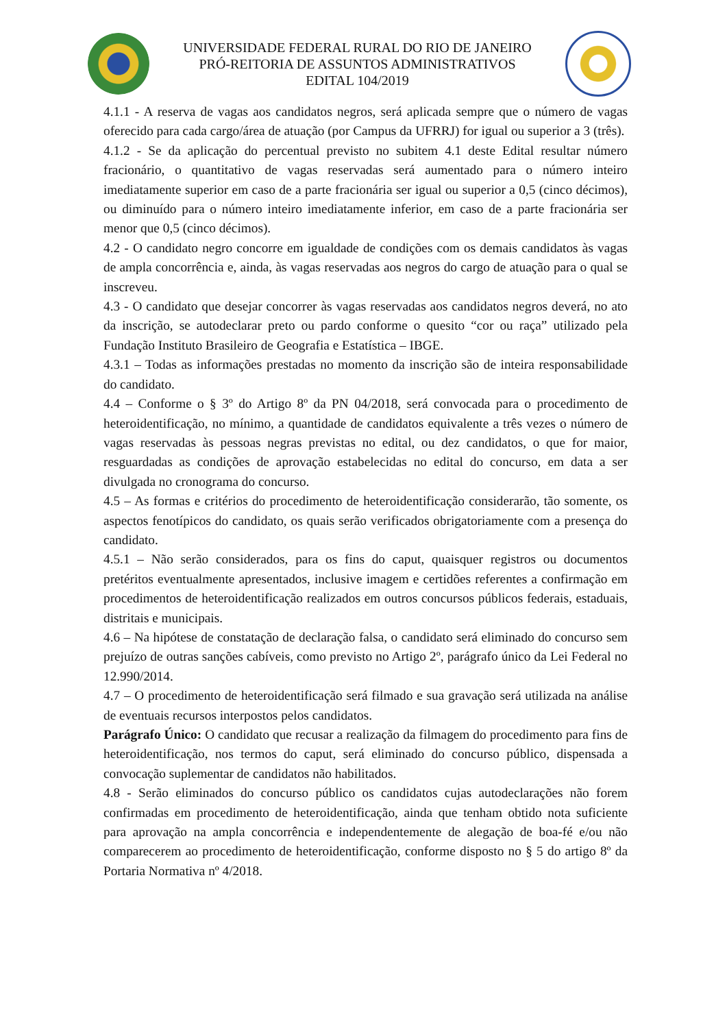UNIVERSIDADE FEDERAL RURAL DO RIO DE JANEIRO
PRÓ-REITORIA DE ASSUNTOS ADMINISTRATIVOS
EDITAL 104/2019
4.1.1 - A reserva de vagas aos candidatos negros, será aplicada sempre que o número de vagas oferecido para cada cargo/área de atuação (por Campus da UFRRJ) for igual ou superior a 3 (três).
4.1.2 - Se da aplicação do percentual previsto no subitem 4.1 deste Edital resultar número fracionário, o quantitativo de vagas reservadas será aumentado para o número inteiro imediatamente superior em caso de a parte fracionária ser igual ou superior a 0,5 (cinco décimos), ou diminuído para o número inteiro imediatamente inferior, em caso de a parte fracionária ser menor que 0,5 (cinco décimos).
4.2 - O candidato negro concorre em igualdade de condições com os demais candidatos às vagas de ampla concorrência e, ainda, às vagas reservadas aos negros do cargo de atuação para o qual se inscreveu.
4.3 - O candidato que desejar concorrer às vagas reservadas aos candidatos negros deverá, no ato da inscrição, se autodeclarar preto ou pardo conforme o quesito “cor ou raça” utilizado pela Fundação Instituto Brasileiro de Geografia e Estatística – IBGE.
4.3.1 – Todas as informações prestadas no momento da inscrição são de inteira responsabilidade do candidato.
4.4 – Conforme o § 3º do Artigo 8º da PN 04/2018, será convocada para o procedimento de heteroidentificação, no mínimo, a quantidade de candidatos equivalente a três vezes o número de vagas reservadas às pessoas negras previstas no edital, ou dez candidatos, o que for maior, resguardadas as condições de aprovação estabelecidas no edital do concurso, em data a ser divulgada no cronograma do concurso.
4.5 – As formas e critérios do procedimento de heteroidentificação considerarão, tão somente, os aspectos fenotípicos do candidato, os quais serão verificados obrigatoriamente com a presença do candidato.
4.5.1 – Não serão considerados, para os fins do caput, quaisquer registros ou documentos pretéritos eventualmente apresentados, inclusive imagem e certidões referentes a confirmação em procedimentos de heteroidentificação realizados em outros concursos públicos federais, estaduais, distritais e municipais.
4.6 – Na hipótese de constatação de declaração falsa, o candidato será eliminado do concurso sem prejuízo de outras sanções cabíveis, como previsto no Artigo 2º, parágrafo único da Lei Federal no 12.990/2014.
4.7 – O procedimento de heteroidentificação será filmado e sua gravação será utilizada na análise de eventuais recursos interpostos pelos candidatos.
Parágrafo Único: O candidato que recusar a realização da filmagem do procedimento para fins de heteroidentificação, nos termos do caput, será eliminado do concurso público, dispensada a convocação suplementar de candidatos não habilitados.
4.8 - Serão eliminados do concurso público os candidatos cujas autodeclarações não forem confirmadas em procedimento de heteroidentificação, ainda que tenham obtido nota suficiente para aprovação na ampla concorrência e independentemente de alegação de boa-fé e/ou não comparecerem ao procedimento de heteroidentificação, conforme disposto no § 5 do artigo 8º da Portaria Normativa nº 4/2018.